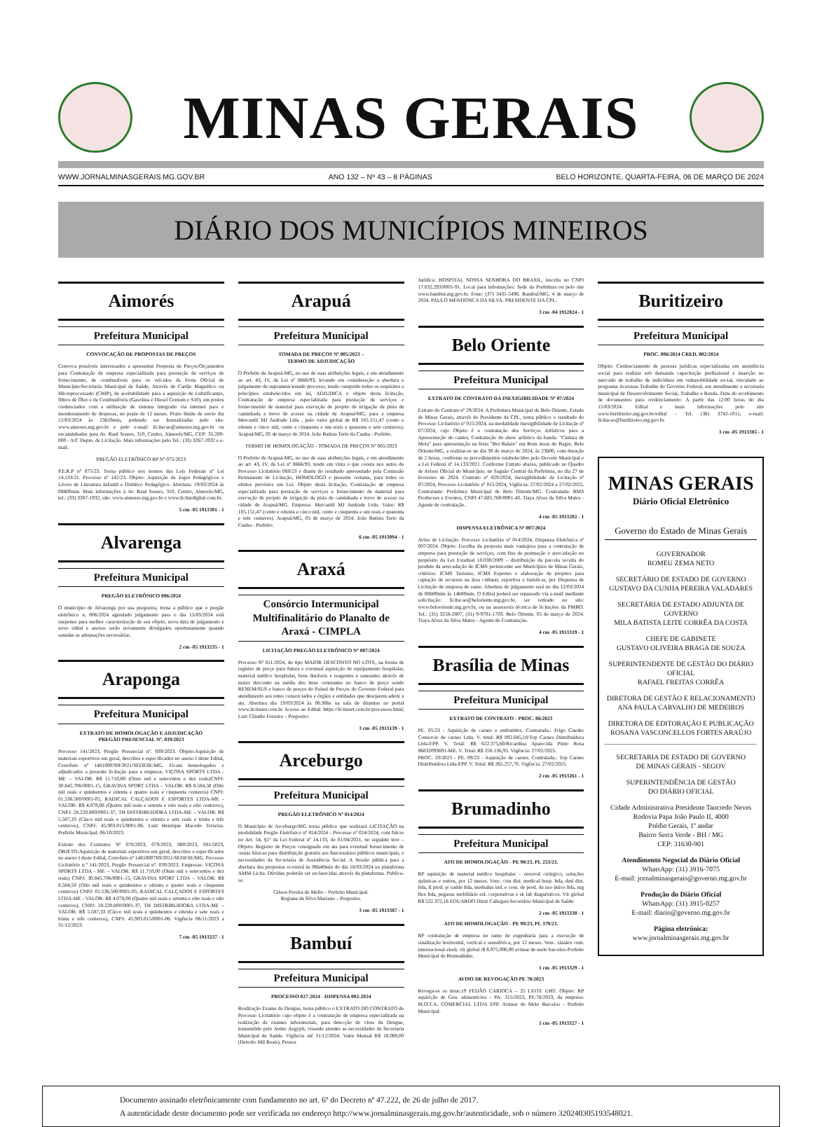MINAS GERAIS
WWW.JORNALMINASGERAIS.MG.GOV.BR ANO 132 – Nº 43 – 8 PÁGINAS BELO HORIZONTE, QUARTA-FEIRA, 06 DE MARÇO DE 2024
DIÁRIO DOS MUNICÍPIOS MINEIROS
Aimorés
Prefeitura Municipal
CONVOCAÇÃO DE PROPOSTAS DE PREÇOS
Convoca possíveis interessados a apresentar Proposta de Preços/Orçamentos para Contratação de empresa especializada para prestação de serviços de fornecimento, de combustíveis para os veículos da Frota Oficial do Município/Secretaria Municipal de Saúde, Através de Cartão Magnético ou Microprocessado (CHIP), de aceitabilidade para a aquisição de Lubrificantes, filtros de Óleo e de Combustíveis (Gasolina e Diesel Comum e S10), em postos credenciados com a utilização de sistema integrado via internet para o monitoramento de despesas, no prazo de 12 meses. Prazo limite de envio dia 12/03/2024 às 23h59min, podendo ser formalizadas pelo site: www.aimores.mg.gov.br e pelo e-mail: licitacao@aimores.mg.gov.br ou encaminhadas para Av. Raul Soares, 310, Centro, Aimorés/MG, CEP: 35.200-000 - A/C Depto. de Licitação. Mais informações pelo Tel.: (33) 3267-1932 e e-mail.
PREGÃO ELETRÔNICO RP Nº 075/2023
P.E.R.P nº 075/23. Torna público nos termos das Leis Federais nº Lei 14.133/21. Processo nº 142/23. Objeto: Aquisição de Jogos Pedagógicos e Livros de Literatura Infantil e Didático Pedagógico. Abertura: 19/03/2024 às 08h00min. Mais informações à Av. Raul Soares, 310, Centro, Aimorés/MG, tel.: (33) 3267-1932, site: www.aimores.mg.gov.br e www.licitardigital.com.br.
5 cm -05 1913301 - 1
Alvarenga
Prefeitura Municipal
PREGÃO ELETRÔNICO 006/2024
O município de Alvarenga por sua pregoeira, torna a público que o pregão eletrônico n. 006/2024 agendado julgamento para o dia 15/03/2024 está suspenso para melhor caracterização de seu objeto, nova data de julgamento e novo edital e anexos serão novamente divulgados oportunamente quando sanadas as adequações necessárias.
2 cm -05 1913235 - 1
Araponga
Prefeitura Municipal
EXTRATO DE HOMOLOGAÇÃO E ADJUDICAÇÃO
PREGÃO PRESENCIAL Nº. 039/2023
Processo 141/2023, Pregão Presencial nº. 039/2023. Objeto:Aquisição de materiais esportivos em geral, descritos e especificados no anexo I deste Edital, Convênio nº 1481000769/2021/SEDESE/MG. Ficam homologados e adjudicados a presente licitação para a empresa: VIÇOSA SPORTS LTDA - ME – VALOR: R$ 11.710,00 (Onze mil e setecentos e dez reais)CNPJ: 30.845.706/0001-15, GRAVINA SPORT LTDA – VALOR: R$ 8.584,50 (Oito mil reais e quinhentos e oitenta e quatro reais e cinquenta centavos) CNPJ: 01.536.500/0001-05, RADICAL CALÇADOS E ESPORTES LTDA-ME - VALOR: R$ 4.078,08 (Quatro mil reais e setenta e oito reais e oito centavos), CNPJ: 28.220.800/0001-37, TH DISTRIBUIDORA LTDA-ME – VALOR: R$ 5.587,33 (Cinco mil reais e quinhentos e oitenta e sete reais e trinta e três centavos), CNPJ: 45.903.015/0001-06. Luiz Henrique Macedo Teixeira. Prefeito Municipal. 06/10/2023.
Extrato dos Contratos Nº 078/2023, 079/2023, 080/2023, 081/2023, OBJETO:Aquisição de materiais esportivos em geral, descritos e especificados no anexo I deste Edital, Convênio nº 1481000769/2021/SEDESE/MG. Processo Licitatório n.º 141/2023, Pregão Presencial nº. 039/2023. Empresas: VIÇOSA SPORTS LTDA - ME – VALOR: R$ 11.710,00 (Onze mil e setecentos e dez reais) CNPJ: 30.845.706/0001-15, GRAVINA SPORT LTDA – VALOR: R$ 8.584,50 (Oito mil reais e quinhentos e oitenta e quatro reais e cinquenta centavos) CNPJ: 01.536.500/0001-05, RADICAL CALÇADOS E ESPORTES LTDA-ME - VALOR: R$ 4.078,08 (Quatro mil reais e setenta e oito reais e oito centavos), CNPJ: 28.220.800/0001-37, TH DISTRIBUIDORA LTDA-ME – VALOR: R$ 5.587,33 (Cinco mil reais e quinhentos e oitenta e sete reais e trinta e três centavos), CNPJ: 45.903.015/0001-06. Vigência 06/11/2023 a 31/12/2023.
7 cm -05 1913237 - 1
Arapuá
Prefeitura Municipal
TOMADA DE PREÇOS Nº 005/2023 –
TERMO DE ADJUDICAÇÃO
O Prefeito de Arapuá-MG, no uso de suas atribuições legais, e em atendimento ao art. 43, IV, da Lei nº 8666/93, levando em consideração a abertura e julgamento do supramencionado processo, tendo cumprido todos os requisitos e princípios estabelecidos em lei, ADJUDICA o objeto desta licitação, Contratação de empresa especializada para prestação de serviços e fornecimento de material para execução de projeto de irrigação da pista de caminhada e trevo de acesso na cidade de Arapuá/MG, para a empresa Mercantil MJ Andrade Ltda , pelo valor global de R$ 185.151,47 (cento e oitenta e cinco mil, cento e cinquenta e um reais e quarenta e sete centavos). Arapuá/MG, 05 de março de 2024. João Batista Terto da Cunha - Prefeito.
TERMO DE HOMOLOGAÇÃO - TOMADA DE PREÇOS Nº 005/2023
O Prefeito de Arapuá-MG, no uso de suas atribuições legais, e em atendimento ao art. 43, IV, da Lei nº 8666/93, tendo em vista o que consta nos autos do Processo Licitatório 088/23 e diante do resultado apresentado pela Comissão Permanente de Licitação, HOMOLOGO o presente certame, para todos os efeitos previstos em Lei. Objeto desta licitação, Contratação de empresa especializada para prestação de serviços e fornecimento de material para execução de projeto de irrigação da pista de caminhada e trevo de acesso na cidade de Arapuá/MG. Empresa: Mercantil MJ Andrade Ltda. Valor: R$ 185.151,47 (cento e oitenta e cinco mil, cento e cinquenta e um reais e quarenta e sete centavos). Arapuá/MG, 05 de março de 2024. João Batista Terto da Cunha - Prefeito.
6 cm -05 1913094 - 1
Araxá
Consórcio Intermunicipal Multifinalitário do Planalto de Araxá - CIMPLA
LICITAÇÃO PREGÃO ELETRÔNICO Nº 007/2024
Processo Nº 011/2024, do tipo MAIOR DESCONTO NO LOTE, na forma de registro de preço para futura e eventual aquisição de equipamento hospitalar, material médico hospitalar, bens duráveis e reagentes e saneantes através de maior desconto na média dos itens constantes no banco de preço sendo RENEM/SUS e banco de preços do Painel de Preços do Governo Federal para atendimento aos entes consorciados e órgãos e entidades que desejarem aderir a ata. Abertura dia 19/03/2024 às 08:30hs na sala de disputas no portal www.licitanet.com.br Acesso ao Edital: https://licitanet.com.br/processos.html; Luiz Cláudio Ferreira – Pregoeiro.
3 cm -05 1913139 - 1
Arceburgo
Prefeitura Municipal
PREGÃO ELETRÔNICO Nº 014/2024
O Município de Arceburgo/MG torna público que realizará LICITAÇÃO na modalidade Pregão Eletrônico nº 014/2024 - Processo nº 024/2024, com fulcro no Art. 54, §1º da Lei Federal nº 14.133, de 01/04/2021, no seguinte teor – Objeto: Registro de Preços consignado em ata para eventual fornecimento de cestas básicas para distribuição gratuita aos funcionários públicos municipais, e necessidades da Secretaria de Assistência Social. A Sessão pública para a abertura das propostas ocorrerá às 08h40min do dia 18/03/2024 na plataforma AMM Licita. Dúvidas poderão ser esclarecidas através da plataforma. Publica-se.
Gilson Pereira de Mello – Prefeito Municipal.
Regiane da Silva Mariano – Pregoeira.
3 cm -05 1913387 - 1
Bambuí
Prefeitura Municipal
PROCESSO 027-2024 - DISPENSA 002-2024
Realização Exame de Dengue, torna público o EXTRATO DO CONTRATO do Processo Licitatório cujo objeto é a contratação de empresa especializada na realização de exames laboratoriais, para detecção do vírus da Dengue, transmitido pelo Aedes Aegypti, visando atender as necessidades da Secretaria Municipal de Saúde. Vigência até 31/12/2024. Valor Mensal R$ 18.000,00 (Dezoito Mil Reais). Pessoa
Jurídica: HOSPITAL NOSSA SENHORA DO BRASIL, inscrita no CNPJ 17.032.293/0001-91. Local para informações: Sede da Prefeitura ou pelo site www.bambui.mg.gov.br. Fone: (37) 3431-5496. Bambuí/MG, 4 de março de 2024. PAULO MENDONCA DA SILVA. PRESIDENTE DA CPL.
3 cm -04 1912824 - 1
Belo Oriente
Prefeitura Municipal
EXTRATO DE CONTRATO DA INEXIGIBILIDADE Nº 07/2024
Extrato do Contrato nº 29/2024. A Prefeitura Municipal de Belo Oriente, Estado de Minas Gerais, através do Presidente da CPL, torna público o resultado do Processo Licitatório nº 015/2024, na modalidade Inexigibilidade de Licitação nº 07/2024, cujo Objeto é a contratação dos Serviços Artísticos para a Apresentação do cantor, Contratação do show artístico da banda: "Cintura de Mola" para apresentação na festa "Boi Balaio" em Bom Jesus do Bagre, Belo Oriente/MG, a realizar-se no dia 30 de março de 2024, às 23h00, com duração de 2 horas, conforme os procedimentos estabelecidos pelo Decreto Municipal e a Lei Federal nº 14.133/2021. Conforme Extrato abaixo, publicado no Quadro de Avisos Oficial do Município, no Saguão Central da Prefeitura, no dia 27 de fevereiro de 2024. Contrato nº 029/2024, Inexigibilidade de Licitação nº 07/2024, Processo Licitatório nº 015/2024, Vigência: 27/02/2024 a 27/02/2025. Contratante: Prefeitura Municipal de Belo Oriente/MG. Contratada: RMS Producoes e Eventos, CNPJ 47.685.760/0001-43. Tiaya Alves da Silva Matos - Agente de contratação.
4 cm -05 1913202 - 1
DISPENSA ELETRÔNICA Nº 007/2024
Aviso de Licitação. Processo Licitatório nº 014/2024, Dispensa Eletrônica nº 007/2024. Objeto: Escolha da proposta mais vantajosa para a contratação de empresa para prestação de serviços, com fins de pontuação e arrecadação no propósito da Lei Estadual 18.030/2009 – distribuição da parcela receita do produto da arrecadação do ICMS pertencente aos Municípios de Minas Gerais, critérios: ICMS Turismo, ICMS Esportes e elaboração de projetos para captação de recursos na área cultural, esportiva e turísticas, por Dispensa de Licitação de empresa do ramo. Abertura do julgamento será no dia 12/03/2024 de 08h00min às 14h00min. O Edital poderá ser repassado via e-mail mediante solicitação: licitacao@beloriente.mg.gov.br, ser retirado no site: www.belooriente.mg.gov.br, ou na assessoria técnica de licitações da PMBO. Tel.: (31) 3258-2807, (31) 9-9781-1703. Belo Oriente, 05 de março de 2024. Tiaya Alves da Silva Matos - Agente de Contratação.
4 cm -05 1913319 - 1
Brasília de Minas
Prefeitura Municipal
EXTRATO DE CONTRATO - PROC. 06/2023
PE. 05/23 - Aquisição de carnes e embutidos. Contratada.: Frigo Guedes Comercio de carnes Ltda. V. total: R$ 892.045,18/Top Carnes Distribuidora Ltda-EPP. V. Total: R$ 622.375,60/Ricardina Aparecida Pinto Rosa 86832093691-ME. V. Total: R$ 258.136,95. Vigência: 27/02/2025.
PROC. 20/2023 - PE. 09/23 - Aquisição de carnes. Contratada.: Top Carnes Distribuidora Ltda-EPP. V. Total: R$ 265.257,70. Vigência: 27/02/2025.
2 cm -05 1913261 - 1
Brumadinho
Prefeitura Municipal
ATO DE HOMOLOGAÇÃO - PE 90/23, PL 253/23.
RP aquisição de material médico hospitalar – enxoval cirúrgico, soluções químicas e outros, por 12 meses. Venc. crm dist. medical hosp. ltda, dml dist. ltda, ll prod. p/ saúde ltda, medsalus ind. e com. de prod. de uso único ltda, mg flex ltda, pegasus mobiliário sol. corporativas e sk lab diagnósticos. Vlr global R$ 522.372,16 EDUARDO Diniz Callegari-Secretário Municipal de Saúde
2 cm -05 1913330 - 1
ATO DE HOMOLOGAÇÃO - PE 99/23, PL 379/23.
RP contratação de empresa no ramo de engenharia para a execução de sinalização horizontal, vertical e semafórica, por 12 meses. Venc. sinalex com. internacional eireli. vlr global r$ 6.975.000,00 avimar de melo barcelos-Prefeito Municipal de Brumadinho.
1 cm -05 1913329 - 1
AVISO DE REVOGAÇÃO PE 78/2023
Revoga-se os itens:19 FEIJÃO CARIOCA – 25 LEITE UHT. Objeto: RP aquisição de Gen. alimentícios - PA: 315/2023, PE:78/2023, da empresa: M.O.T.A. COMERCIAL LTDA EPP. Avimar de Melo Barcelos - Prefeito Municipal.
1 cm -05 1913327 - 1
Buritizeiro
Prefeitura Municipal
PROC. 006/2024 CRED. 002/2024
Objeto: Credenciamento de pessoas jurídicas especializadas em assistência social para realizar sob demanda capacitação profissional e inserção no mercado de trabalho de indivíduos em vulnerabilidade social, vinculado ao programa Acessuas Trabalho do Governo Federal, em atendimento a secretaria municipal de Desenvolvimento Social, Trabalho e Renda. Data do recebimento de documentos para credenciamento: A partir das 12:00 horas do dia 15/03/2024. Edital e mais informações pelo site www.buritizeiro.mg.gov.br/edital - Tel. (38) 3742-1011, e-mail: licitacao@buritizeiro.mg.gov.br.
3 cm -05 1913385 - 1
MINAS GERAIS
Diário Oficial Eletrônico
Governo do Estado de Minas Gerais
GOVERNADOR
ROMEU ZEMA NETO
SECRETÁRIO DE ESTADO DE GOVERNO
GUSTAVO DA CUNHA PEREIRA VALADARES
SECRETÁRIA DE ESTADO ADJUNTA DE GOVERNO
MILA BATISTA LEITE CORRÊA DA COSTA
CHEFE DE GABINETE
GUSTAVO OLIVEIRA BRAGA DE SOUZA
SUPERINTENDENTE DE GESTÃO DO DIÁRIO OFICIAL
RAFAEL FREITAS CORRÊA
DIRETORA DE GESTÃO E RELACIONAMENTO
ANA PAULA CARVALHO DE MEDEIROS
DIRETORA DE EDITORAÇÃO E PUBLICAÇÃO
ROSANA VASCONCELLOS FORTES ARAÚJO
SECRETARIA DE ESTADO DE GOVERNO
DE MINAS GERAIS - SEGOV
SUPERINTENDÊNCIA DE GESTÃO
DO DIÁRIO OFICIAL
Cidade Administrativa Presidente Tancredo Neves
Rodovia Papa João Paulo II, 4000
Prédio Gerais, 1º andar
Bairro Serra Verde - BH / MG
CEP: 31630-901
Atendimento Negocial do Diário Oficial
WhatsApp: (31) 3916-7075
E-mail: jornalminasgerais@governo.mg.gov.br
Produção do Diário Oficial
WhatsApp: (31) 3915-0257
E-mail: diario@governo.mg.gov.br
Página eletrônica: www.jornalminasgerais.mg.gov.br
Documento assinado eletrônicamente com fundamento no art. 6º do Decreto nº 47.222, de 26 de julho de 2017.
A autenticidade deste documento pode ser verificada no endereço http://www.jornalminasgerais.mg.gov.br/autenticidade, sob o número 320240305193548021.